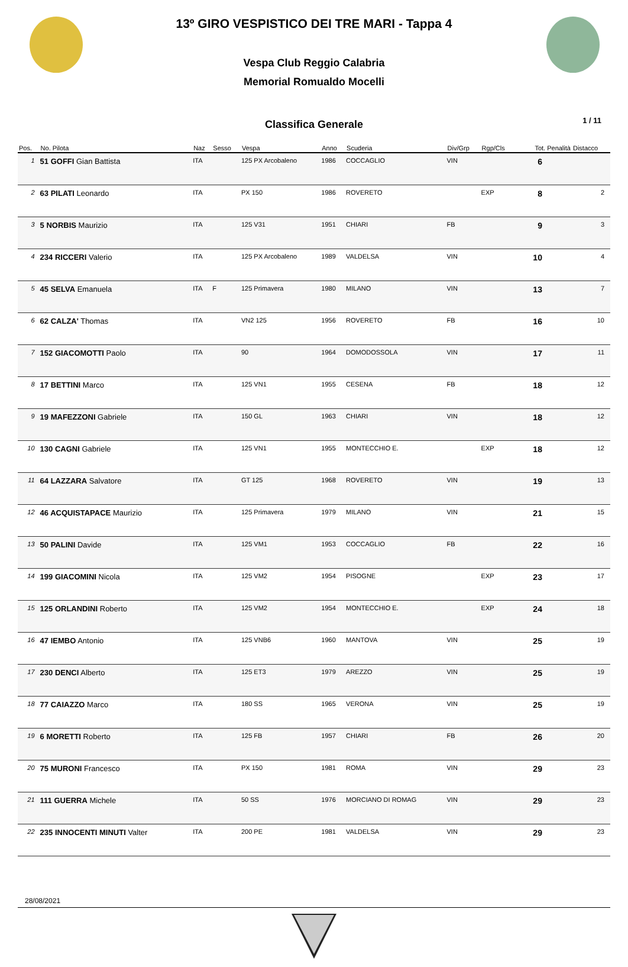13º GIRO VESPISTICO DEI TRE MARI - Tappa 4
Vespa Club Reggio Calabria
Memorial Romualdo Mocelli
Classifica Generale
1 / 11
| Pos. | No. Pilota | Naz | Sesso | Vespa | Anno | Scuderia | Div/Grp | Rgp/Cls | Tot. Penalità | Distacco |
| --- | --- | --- | --- | --- | --- | --- | --- | --- | --- | --- |
| 1 | 51 GOFFI Gian Battista | ITA | | 125 PX Arcobaleno | 1986 | COCCAGLIO | VIN | | 6 | |
| 2 | 63 PILATI Leonardo | ITA | | PX 150 | 1986 | ROVERETO | | EXP | 8 | 2 |
| 3 | 5 NORBIS Maurizio | ITA | | 125 V31 | 1951 | CHIARI | FB | | 9 | 3 |
| 4 | 234 RICCERI Valerio | ITA | | 125 PX Arcobaleno | 1989 | VALDELSA | VIN | | 10 | 4 |
| 5 | 45 SELVA Emanuela | ITA | F | 125 Primavera | 1980 | MILANO | VIN | | 13 | 7 |
| 6 | 62 CALZA' Thomas | ITA | | VN2 125 | 1956 | ROVERETO | FB | | 16 | 10 |
| 7 | 152 GIACOMOTTI Paolo | ITA | | 90 | 1964 | DOMODOSSOLA | VIN | | 17 | 11 |
| 8 | 17 BETTINI Marco | ITA | | 125 VN1 | 1955 | CESENA | FB | | 18 | 12 |
| 9 | 19 MAFEZZONI Gabriele | ITA | | 150 GL | 1963 | CHIARI | VIN | | 18 | 12 |
| 10 | 130 CAGNI Gabriele | ITA | | 125 VN1 | 1955 | MONTECCHIO E. | | EXP | 18 | 12 |
| 11 | 64 LAZZARA Salvatore | ITA | | GT 125 | 1968 | ROVERETO | VIN | | 19 | 13 |
| 12 | 46 ACQUISTAPACE Maurizio | ITA | | 125 Primavera | 1979 | MILANO | VIN | | 21 | 15 |
| 13 | 50 PALINI Davide | ITA | | 125 VM1 | 1953 | COCCAGLIO | FB | | 22 | 16 |
| 14 | 199 GIACOMINI Nicola | ITA | | 125 VM2 | 1954 | PISOGNE | | EXP | 23 | 17 |
| 15 | 125 ORLANDINI Roberto | ITA | | 125 VM2 | 1954 | MONTECCHIO E. | | EXP | 24 | 18 |
| 16 | 47 IEMBO Antonio | ITA | | 125 VNB6 | 1960 | MANTOVA | VIN | | 25 | 19 |
| 17 | 230 DENCI Alberto | ITA | | 125 ET3 | 1979 | AREZZO | VIN | | 25 | 19 |
| 18 | 77 CAIAZZO Marco | ITA | | 180 SS | 1965 | VERONA | VIN | | 25 | 19 |
| 19 | 6 MORETTI Roberto | ITA | | 125 FB | 1957 | CHIARI | FB | | 26 | 20 |
| 20 | 75 MURONI Francesco | ITA | | PX 150 | 1981 | ROMA | VIN | | 29 | 23 |
| 21 | 111 GUERRA Michele | ITA | | 50 SS | 1976 | MORCIANO DI ROMAG | VIN | | 29 | 23 |
| 22 | 235 INNOCENTI MINUTI Valter | ITA | | 200 PE | 1981 | VALDELSA | VIN | | 29 | 23 |
28/08/2021